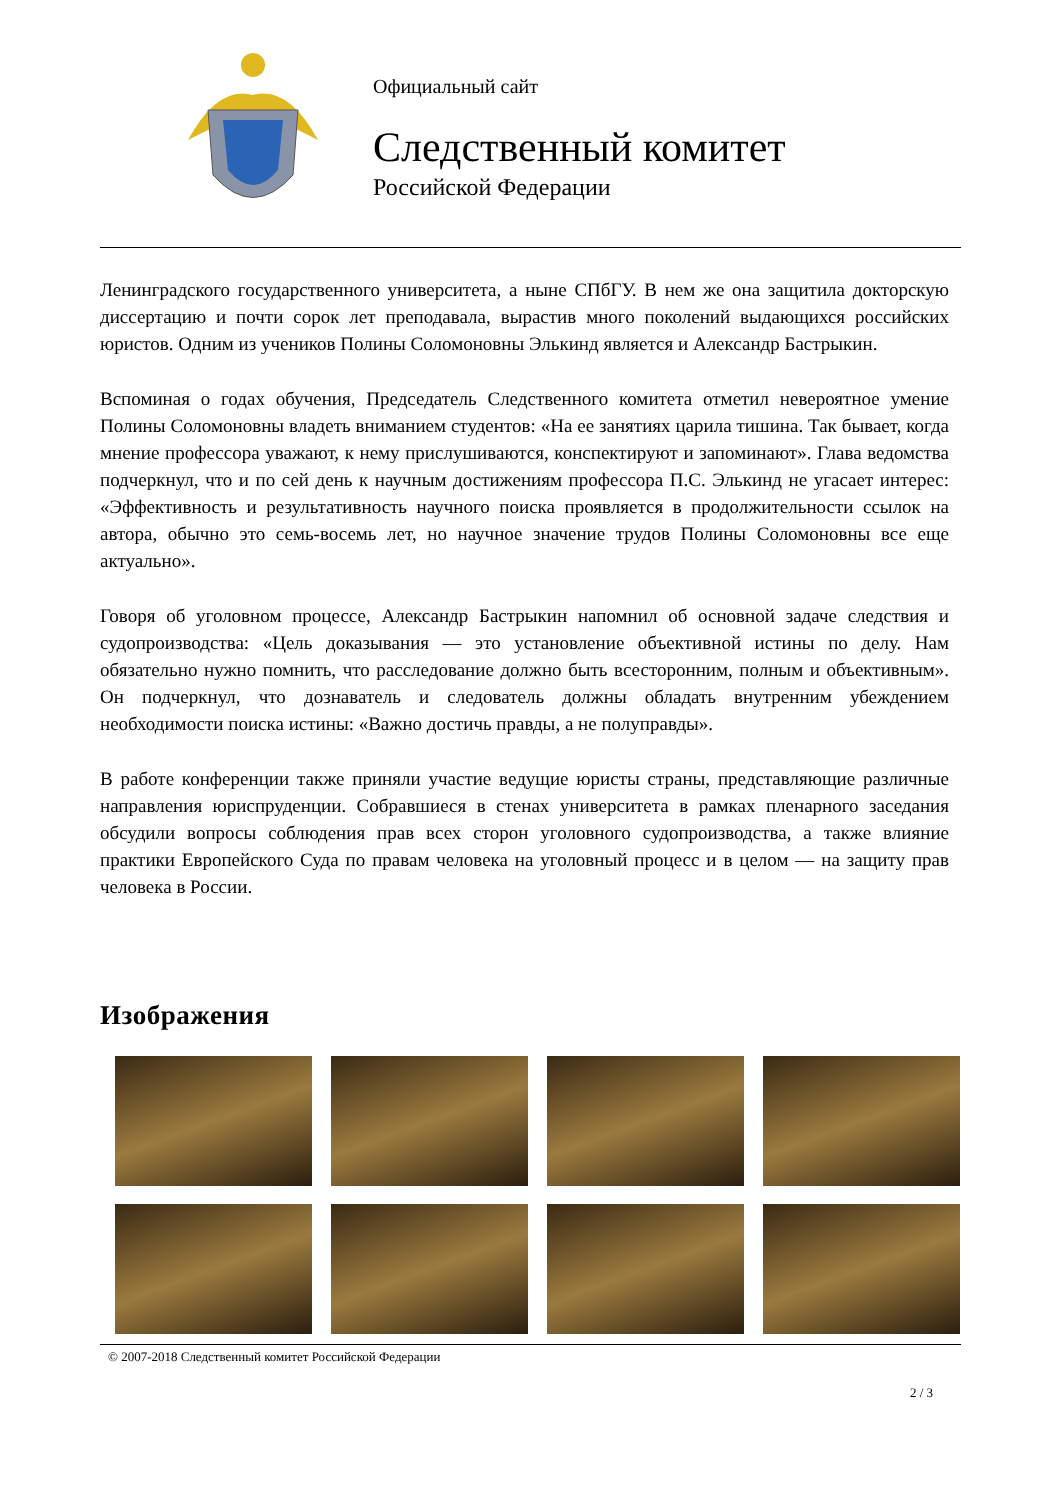Официальный сайт
Следственный комитет
Российской Федерации
Ленинградского государственного университета, а ныне СПбГУ. В нем же она защитила докторскую диссертацию и почти сорок лет преподавала, вырастив много поколений выдающихся российских юристов. Одним из учеников Полины Соломоновны Элькинд является и Александр Бастрыкин.
Вспоминая о годах обучения, Председатель Следственного комитета отметил невероятное умение Полины Соломоновны владеть вниманием студентов: «На ее занятиях царила тишина. Так бывает, когда мнение профессора уважают, к нему прислушиваются, конспектируют и запоминают». Глава ведомства подчеркнул, что и по сей день к научным достижениям профессора П.С. Элькинд не угасает интерес: «Эффективность и результативность научного поиска проявляется в продолжительности ссылок на автора, обычно это семь-восемь лет, но научное значение трудов Полины Соломоновны все еще актуально».
Говоря об уголовном процессе, Александр Бастрыкин напомнил об основной задаче следствия и судопроизводства: «Цель доказывания — это установление объективной истины по делу. Нам обязательно нужно помнить, что расследование должно быть всесторонним, полным и объективным». Он подчеркнул, что дознаватель и следователь должны обладать внутренним убеждением необходимости поиска истины: «Важно достичь правды, а не полуправды».
В работе конференции также приняли участие ведущие юристы страны, представляющие различные направления юриспруденции. Собравшиеся в стенах университета в рамках пленарного заседания обсудили вопросы соблюдения прав всех сторон уголовного судопроизводства, а также влияние практики Европейского Суда по правам человека на уголовный процесс и в целом — на защиту прав человека в России.
Изображения
© 2007-2018 Следственный комитет Российской Федерации
2 / 3